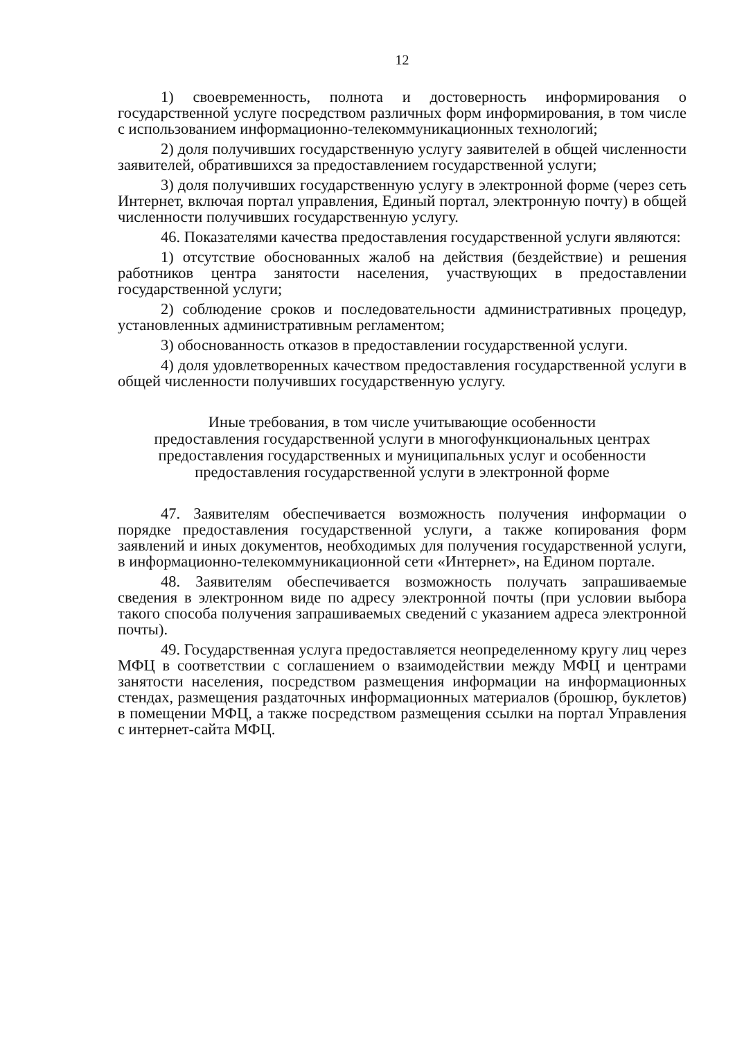12
1) своевременность, полнота и достоверность информирования о государственной услуге посредством различных форм информирования, в том числе с использованием информационно-телекоммуникационных технологий;
2) доля получивших государственную услугу заявителей в общей численности заявителей, обратившихся за предоставлением государственной услуги;
3) доля получивших государственную услугу в электронной форме (через сеть Интернет, включая портал управления, Единый портал, электронную почту) в общей численности получивших государственную услугу.
46. Показателями качества предоставления государственной услуги являются:
1) отсутствие обоснованных жалоб на действия (бездействие) и решения работников центра занятости населения, участвующих в предоставлении государственной услуги;
2) соблюдение сроков и последовательности административных процедур, установленных административным регламентом;
3) обоснованность отказов в предоставлении государственной услуги.
4) доля удовлетворенных качеством предоставления государственной услуги в общей численности получивших государственную услугу.
Иные требования, в том числе учитывающие особенности
предоставления государственной услуги в многофункциональных центрах
предоставления государственных и муниципальных услуг и особенности
предоставления государственной услуги в электронной форме
47. Заявителям обеспечивается возможность получения информации о порядке предоставления государственной услуги, а также копирования форм заявлений и иных документов, необходимых для получения государственной услуги, в информационно-телекоммуникационной сети «Интернет», на Едином портале.
48. Заявителям обеспечивается возможность получать запрашиваемые сведения в электронном виде по адресу электронной почты (при условии выбора такого способа получения запрашиваемых сведений с указанием адреса электронной почты).
49. Государственная услуга предоставляется неопределенному кругу лиц через МФЦ в соответствии с соглашением о взаимодействии между МФЦ и центрами занятости населения, посредством размещения информации на информационных стендах, размещения раздаточных информационных материалов (брошюр, буклетов) в помещении МФЦ, а также посредством размещения ссылки на портал Управления с интернет-сайта МФЦ.